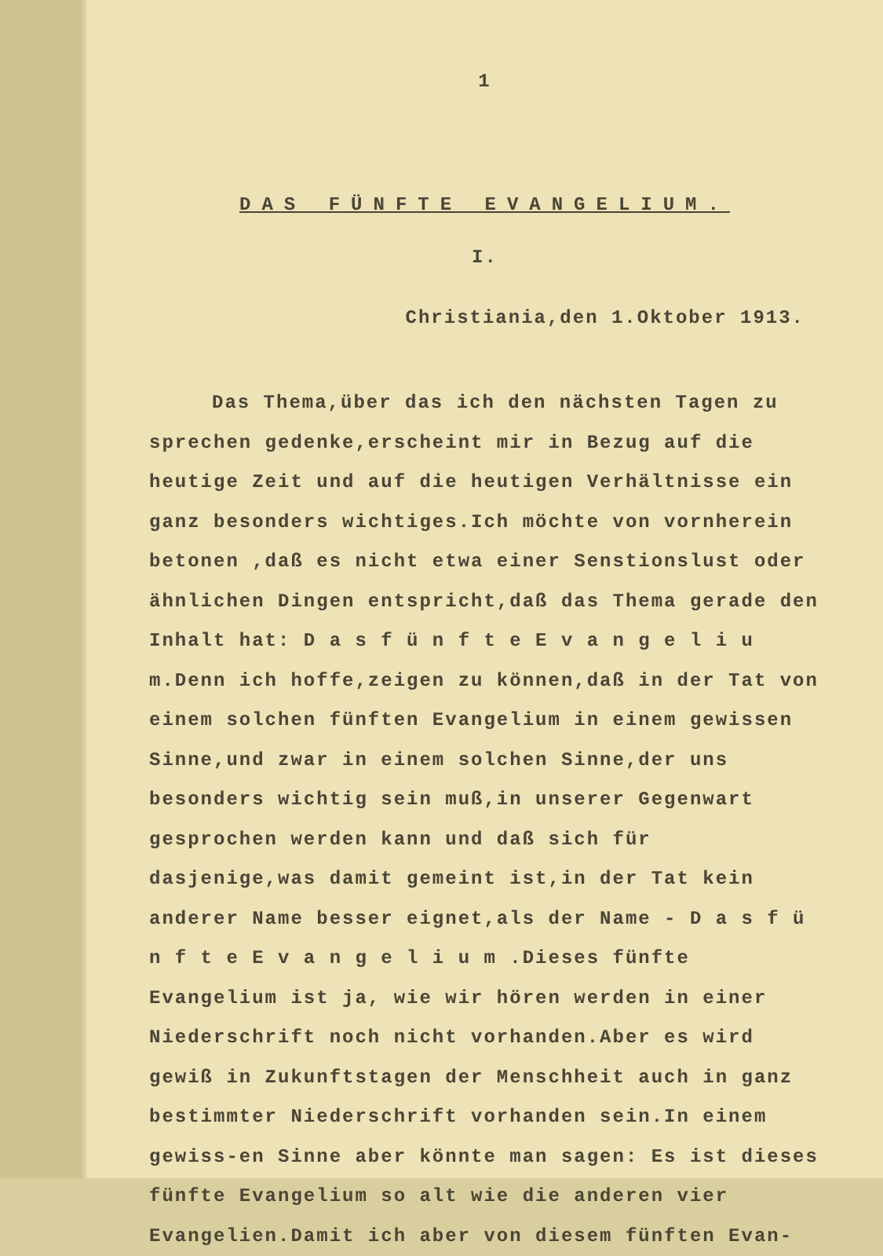1
DAS FÜNFTE EVANGELIUM.
I.
Christiania,den 1.Oktober 1913.
Das Thema,über das ich den nächsten Tagen zu sprechen gedenke,erscheint mir in Bezug auf die heutige Zeit und auf die heutigen Verhältnisse ein ganz besonders wichtiges.Ich möchte von vornherein betonen ,daß es nicht etwa einer Senstionslust oder ähnlichen Dingen entspricht,daß das Thema gerade den Inhalt hat: D a s f ü n f t e E v a n g e l i u m.Denn ich hoffe,zeigen zu können,daß in der Tat von einem solchen fünften Evangelium in einem gewissen Sinne,und zwar in einem solchen Sinne,der uns besonders wichtig sein muß,in unserer Gegenwart gesprochen werden kann und daß sich für dasjenige,was damit gemeint ist,in der Tat kein anderer Name besser eignet,als der Name - D a s f ü n f t e E v a n g e l i u m .Dieses fünfte Evangelium ist ja, wie wir hören werden in einer Niederschrift noch nicht vorhanden.Aber es wird gewiß in Zukunftstagen der Menschheit auch in ganz bestimmter Niederschrift vorhanden sein.In einem gewiss-en Sinne aber könnte man sagen: Es ist dieses fünfte Evangelium so alt wie die anderen vier Evangelien.Damit ich aber von diesem fünften Evan-